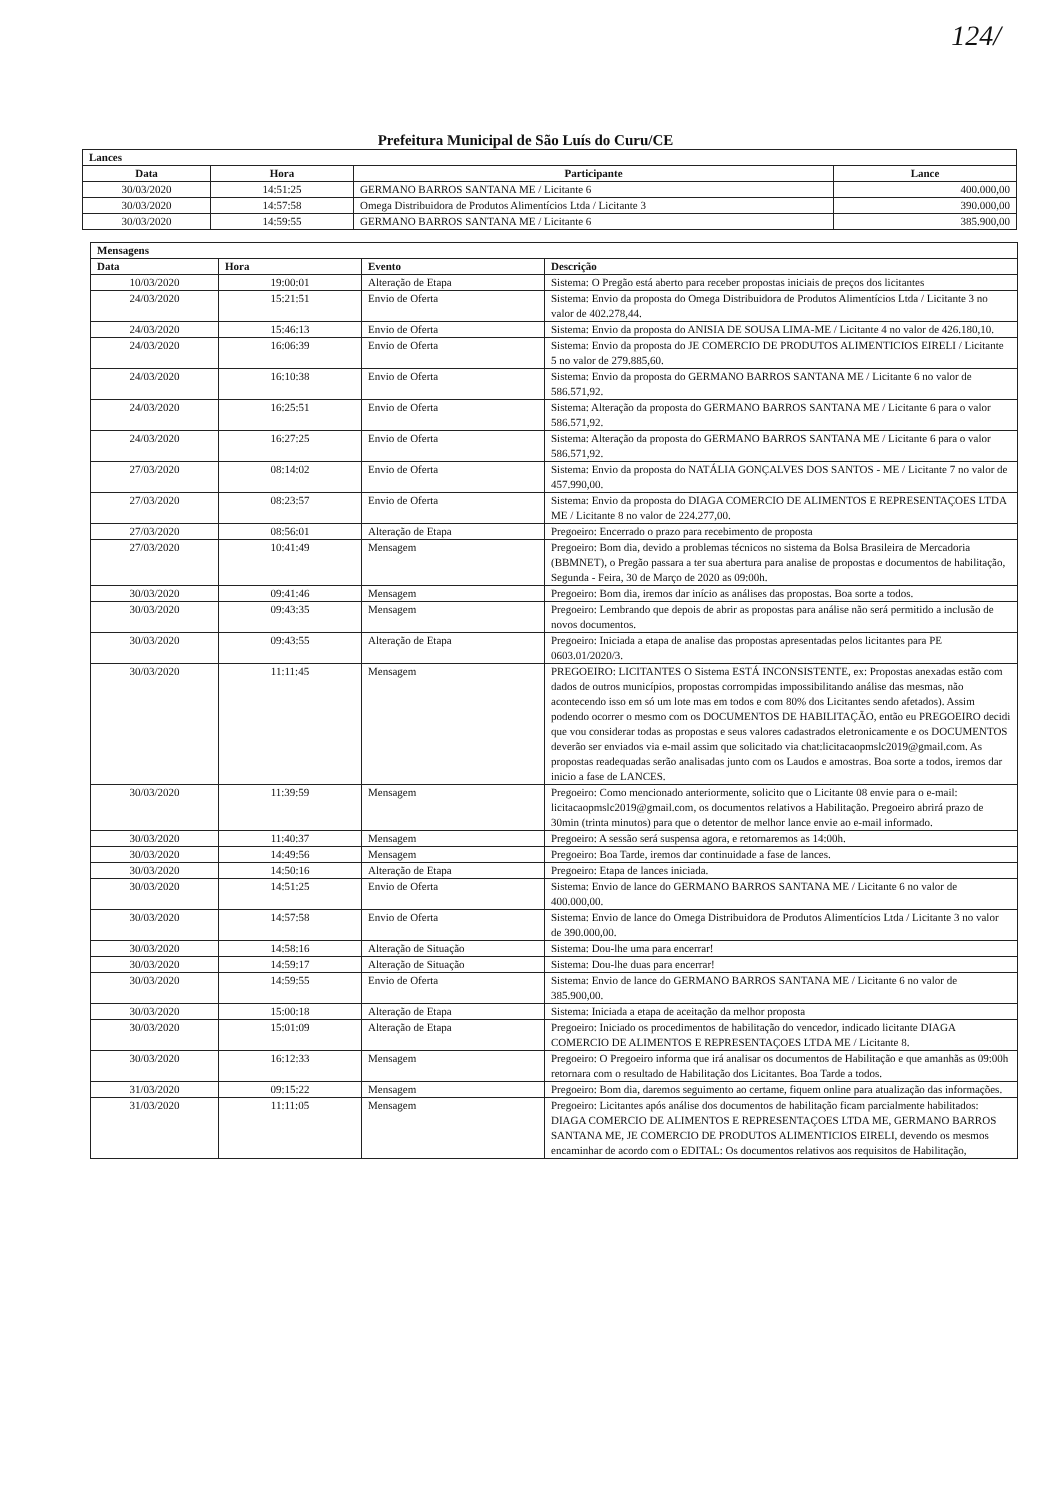124/
Prefeitura Municipal de São Luís do Curu/CE
| Lances | | | |
| --- | --- | --- | --- |
| Data | Hora | Participante | Lance |
| 30/03/2020 | 14:51:25 | GERMANO BARROS SANTANA ME / Licitante 6 | 400.000,00 |
| 30/03/2020 | 14:57:58 | Omega Distribuidora de Produtos Alimentícios Ltda / Licitante 3 | 390.000,00 |
| 30/03/2020 | 14:59:55 | GERMANO BARROS SANTANA ME / Licitante 6 | 385.900,00 |
| Mensagens | | | |
| --- | --- | --- | --- |
| Data | Hora | Evento | Descrição |
| 10/03/2020 | 19:00:01 | Alteração de Etapa | Sistema: O Pregão está aberto para receber propostas iniciais de preços dos licitantes |
| 24/03/2020 | 15:21:51 | Envio de Oferta | Sistema: Envio da proposta do Omega Distribuidora de Produtos Alimentícios Ltda / Licitante 3 no valor de 402.278,44. |
| 24/03/2020 | 15:46:13 | Envio de Oferta | Sistema: Envio da proposta do ANISIA DE SOUSA LIMA-ME / Licitante 4 no valor de 426.180,10. |
| 24/03/2020 | 16:06:39 | Envio de Oferta | Sistema: Envio da proposta do JE COMERCIO DE PRODUTOS ALIMENTICIOS EIRELI / Licitante 5 no valor de 279.885,60. |
| 24/03/2020 | 16:10:38 | Envio de Oferta | Sistema: Envio da proposta do GERMANO BARROS SANTANA ME / Licitante 6 no valor de 586.571,92. |
| 24/03/2020 | 16:25:51 | Envio de Oferta | Sistema: Alteração da proposta do GERMANO BARROS SANTANA ME / Licitante 6 para o valor 586.571,92. |
| 24/03/2020 | 16:27:25 | Envio de Oferta | Sistema: Alteração da proposta do GERMANO BARROS SANTANA ME / Licitante 6 para o valor 586.571,92. |
| 27/03/2020 | 08:14:02 | Envio de Oferta | Sistema: Envio da proposta do NATÁLIA GONÇALVES DOS SANTOS - ME / Licitante 7 no valor de 457.990,00. |
| 27/03/2020 | 08:23:57 | Envio de Oferta | Sistema: Envio da proposta do DIAGA COMERCIO DE ALIMENTOS E REPRESENTAÇOES LTDA ME / Licitante 8 no valor de 224.277,00. |
| 27/03/2020 | 08:56:01 | Alteração de Etapa | Pregoeiro: Encerrado o prazo para recebimento de proposta |
| 27/03/2020 | 10:41:49 | Mensagem | Pregoeiro: Bom dia, devido a problemas técnicos no sistema da Bolsa Brasileira de Mercadoria (BBMNET), o Pregão passara a ter sua abertura para analise de propostas e documentos de habilitação, Segunda - Feira, 30 de Março de 2020 as 09:00h. |
| 30/03/2020 | 09:41:46 | Mensagem | Pregoeiro: Bom dia, iremos dar início as análises das propostas. Boa sorte a todos. |
| 30/03/2020 | 09:43:35 | Mensagem | Pregoeiro: Lembrando que depois de abrir as propostas para análise não será permitido a inclusão de novos documentos. |
| 30/03/2020 | 09:43:55 | Alteração de Etapa | Pregoeiro: Iniciada a etapa de analise das propostas apresentadas pelos licitantes para PE 0603.01/2020/3. |
| 30/03/2020 | 11:11:45 | Mensagem | PREGOEIRO: LICITANTES O Sistema ESTÁ INCONSISTENTE, ex: Propostas anexadas estão com dados de outros municípios, propostas corrompidas impossibilitando análise das mesmas, não acontecendo isso em só um lote mas em todos e com 80% dos Licitantes sendo afetados). Assim podendo ocorrer o mesmo com os DOCUMENTOS DE HABILITAÇÃO, então eu PREGOEIRO decidi que vou considerar todas as propostas e seus valores cadastrados eletronicamente e os DOCUMENTOS deverão ser enviados via e-mail assim que solicitado via chat:licitacaopmslc2019@gmail.com. As propostas readequadas serão analisadas junto com os Laudos e amostras. Boa sorte a todos, iremos dar inicio a fase de LANCES. |
| 30/03/2020 | 11:39:59 | Mensagem | Pregoeiro: Como mencionado anteriormente, solicito que o Licitante 08 envie para o e-mail: licitacaopmslc2019@gmail.com, os documentos relativos a Habilitação. Pregoeiro abrirá prazo de 30min (trinta minutos) para que o detentor de melhor lance envie ao e-mail informado. |
| 30/03/2020 | 11:40:37 | Mensagem | Pregoeiro: A sessão será suspensa agora, e retornaremos as 14:00h. |
| 30/03/2020 | 14:49:56 | Mensagem | Pregoeiro: Boa Tarde, iremos dar continuidade a fase de lances. |
| 30/03/2020 | 14:50:16 | Alteração de Etapa | Pregoeiro: Etapa de lances iniciada. |
| 30/03/2020 | 14:51:25 | Envio de Oferta | Sistema: Envio de lance do GERMANO BARROS SANTANA ME / Licitante 6 no valor de 400.000,00. |
| 30/03/2020 | 14:57:58 | Envio de Oferta | Sistema: Envio de lance do Omega Distribuidora de Produtos Alimentícios Ltda / Licitante 3 no valor de 390.000,00. |
| 30/03/2020 | 14:58:16 | Alteração de Situação | Sistema: Dou-lhe uma para encerrar! |
| 30/03/2020 | 14:59:17 | Alteração de Situação | Sistema: Dou-lhe duas para encerrar! |
| 30/03/2020 | 14:59:55 | Envio de Oferta | Sistema: Envio de lance do GERMANO BARROS SANTANA ME / Licitante 6 no valor de 385.900,00. |
| 30/03/2020 | 15:00:18 | Alteração de Etapa | Sistema: Iniciada a etapa de aceitação da melhor proposta |
| 30/03/2020 | 15:01:09 | Alteração de Etapa | Pregoeiro: Iniciado os procedimentos de habilitação do vencedor, indicado licitante DIAGA COMERCIO DE ALIMENTOS E REPRESENTAÇOES LTDA ME / Licitante 8. |
| 30/03/2020 | 16:12:33 | Mensagem | Pregoeiro: O Pregoeiro informa que irá analisar os documentos de Habilitação e que amanhãs as 09:00h retornara com o resultado de Habilitação dos Licitantes. Boa Tarde a todos. |
| 31/03/2020 | 09:15:22 | Mensagem | Pregoeiro: Bom dia, daremos seguimento ao certame, fiquem online para atualização das informações. |
| 31/03/2020 | 11:11:05 | Mensagem | Pregoeiro: Licitantes após análise dos documentos de habilitação ficam parcialmente habilitados: DIAGA COMERCIO DE ALIMENTOS E REPRESENTAÇOES LTDA ME, GERMANO BARROS SANTANA ME, JE COMERCIO DE PRODUTOS ALIMENTICIOS EIRELI, devendo os mesmos encaminhar de acordo com o EDITAL: Os documentos relativos aos requisitos de Habilitação, |